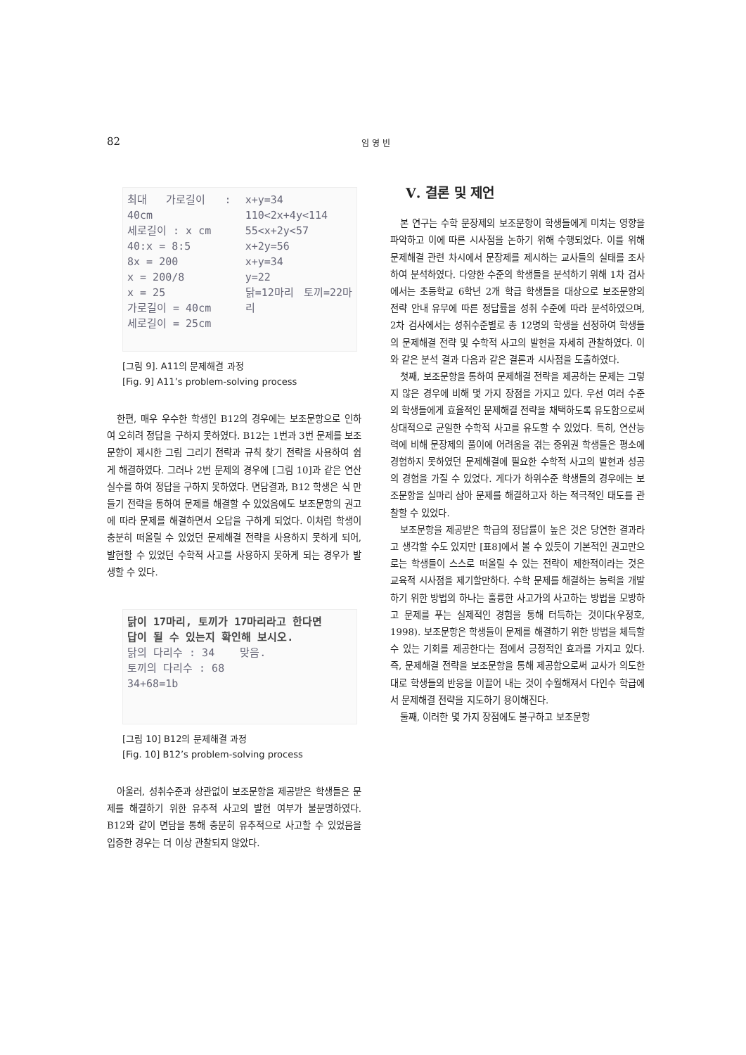82 임 영 빈
최대 가로길이 : 40cm
세로길이 : x cm
40:x = 8:5
8x = 200
x = 200/8
x = 25
가로길이 = 40cm
세로길이 = 25cm
x+y=34
110<2x+4y<114
55<x+2y<57
x+2y=56
x+y=34
y=22
닭=12마리 토끼=22마리
[그림 9]. A11의 문제해결 과정
[Fig. 9] A11’s problem-solving process
한편, 매우 우수한 학생인 B12의 경우에는 보조문항으로 인하여 오히려 정답을 구하지 못하였다. B12는 1번과 3번 문제를 보조문항이 제시한 그림 그리기 전략과 규칙 찾기 전략을 사용하여 쉽게 해결하였다. 그러나 2번 문제의 경우에 [그림 10]과 같은 연산 실수를 하여 정답을 구하지 못하였다. 면담결과, B12 학생은 식 만들기 전략을 통하여 문제를 해결할 수 있었음에도 보조문항의 권고에 따라 문제를 해결하면서 오답을 구하게 되었다. 이처럼 학생이 충분히 떠올릴 수 있었던 문제해결 전략을 사용하지 못하게 되어, 발현할 수 있었던 수학적 사고를 사용하지 못하게 되는 경우가 발생할 수 있다.
닭이 17마리, 토끼가 17마리라고 한다면
답이 될 수 있는지 확인해 보시오.
닭의 다리수 : 34 맞음.
토끼의 다리수 : 68
34+68=1b
[그림 10] B12의 문제해결 과정
[Fig. 10] B12’s problem-solving process
아울러, 성취수준과 상관없이 보조문항을 제공받은 학생들은 문제를 해결하기 위한 유추적 사고의 발현 여부가 불분명하였다. B12와 같이 면담을 통해 충분히 유추적으로 사고할 수 있었음을 입증한 경우는 더 이상 관찰되지 않았다.
Ⅴ. 결론 및 제언
본 연구는 수학 문장제의 보조문항이 학생들에게 미치는 영향을 파악하고 이에 따른 시사점을 논하기 위해 수행되었다. 이를 위해 문제해결 관련 차시에서 문장제를 제시하는 교사들의 실태를 조사하여 분석하였다. 다양한 수준의 학생들을 분석하기 위해 1차 검사에서는 초등학교 6학년 2개 학급 학생들을 대상으로 보조문항의 전략 안내 유무에 따른 정답률을 성취 수준에 따라 분석하였으며, 2차 검사에서는 성취수준별로 총 12명의 학생을 선정하여 학생들의 문제해결 전략 및 수학적 사고의 발현을 자세히 관찰하였다. 이와 같은 분석 결과 다음과 같은 결론과 시사점을 도출하였다.
첫째, 보조문항을 통하여 문제해결 전략을 제공하는 문제는 그렇지 않은 경우에 비해 몇 가지 장점을 가지고 있다. 우선 여러 수준의 학생들에게 효율적인 문제해결 전략을 채택하도록 유도함으로써 상대적으로 균일한 수학적 사고를 유도할 수 있었다. 특히, 연산능력에 비해 문장제의 풀이에 어려움을 겪는 중위권 학생들은 평소에 경험하지 못하였던 문제해결에 필요한 수학적 사고의 발현과 성공의 경험을 가질 수 있었다. 게다가 하위수준 학생들의 경우에는 보조문항을 실마리 삼아 문제를 해결하고자 하는 적극적인 태도를 관찰할 수 있었다.
보조문항을 제공받은 학급의 정답률이 높은 것은 당연한 결과라고 생각할 수도 있지만 [표8]에서 볼 수 있듯이 기본적인 권고만으로는 학생들이 스스로 떠올릴 수 있는 전략이 제한적이라는 것은 교육적 시사점을 제기할만하다. 수학 문제를 해결하는 능력을 개발하기 위한 방법의 하나는 훌륭한 사고가의 사고하는 방법을 모방하고 문제를 푸는 실제적인 경험을 통해 터득하는 것이다(우정호, 1998). 보조문항은 학생들이 문제를 해결하기 위한 방법을 체득할 수 있는 기회를 제공한다는 점에서 긍정적인 효과를 가지고 있다. 즉, 문제해결 전략을 보조문항을 통해 제공함으로써 교사가 의도한 대로 학생들의 반응을 이끌어 내는 것이 수월해져서 다인수 학급에서 문제해결 전략을 지도하기 용이해진다.
둘째, 이러한 몇 가지 장점에도 불구하고 보조문항